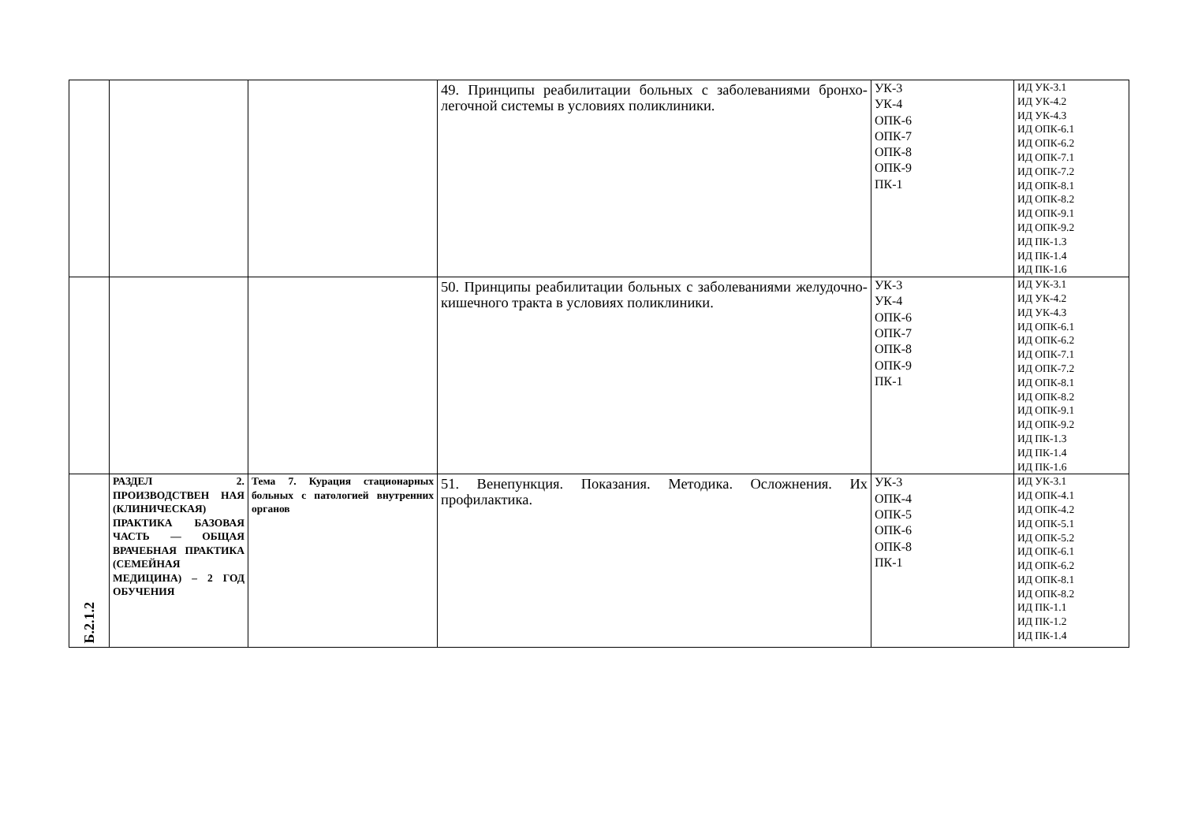| | | | 49. Принципы реабилитации больных с заболеваниями бронхо-легочной системы в условиях поликлиники. | УК-3 УК-4 ОПК-6 ОПК-7 ОПК-8 ОПК-9 ПК-1 | ИД УК-3.1 ИД УК-4.2 ИД УК-4.3 ИД ОПК-6.1 ИД ОПК-6.2 ИД ОПК-7.1 ИД ОПК-7.2 ИД ОПК-8.1 ИД ОПК-8.2 ИД ОПК-9.1 ИД ОПК-9.2 ИД ПК-1.3 ИД ПК-1.4 ИД ПК-1.6 |
| | | | 50. Принципы реабилитации больных с заболеваниями желудочно-кишечного тракта в условиях поликлиники. | УК-3 УК-4 ОПК-6 ОПК-7 ОПК-8 ОПК-9 ПК-1 | ИД УК-3.1 ИД УК-4.2 ИД УК-4.3 ИД ОПК-6.1 ИД ОПК-6.2 ИД ОПК-7.1 ИД ОПК-7.2 ИД ОПК-8.1 ИД ОПК-8.2 ИД ОПК-9.1 ИД ОПК-9.2 ИД ПК-1.3 ИД ПК-1.4 ИД ПК-1.6 |
| Б.2.1.2 | РАЗДЕЛ 2. ПРОИЗВОДСТВЕН НАЯ (КЛИНИЧЕСКАЯ) ПРАКТИКА БАЗОВАЯ ЧАСТЬ — ОБЩАЯ ВРАЧЕБНАЯ ПРАКТИКА (СЕМЕЙНАЯ МЕДИЦИНА) – 2 ГОД ОБУЧЕНИЯ | Тема 7. Курация стационарных больных с патологией внутренних органов | 51. Венепункция. Показания. Методика. Осложнения. Их профилактика. | УК-3 ОПК-4 ОПК-5 ОПК-6 ОПК-8 ПК-1 | ИД УК-3.1 ИД ОПК-4.1 ИД ОПК-4.2 ИД ОПК-5.1 ИД ОПК-5.2 ИД ОПК-6.1 ИД ОПК-6.2 ИД ОПК-8.1 ИД ОПК-8.2 ИД ПК-1.1 ИД ПК-1.2 ИД ПК-1.4 |